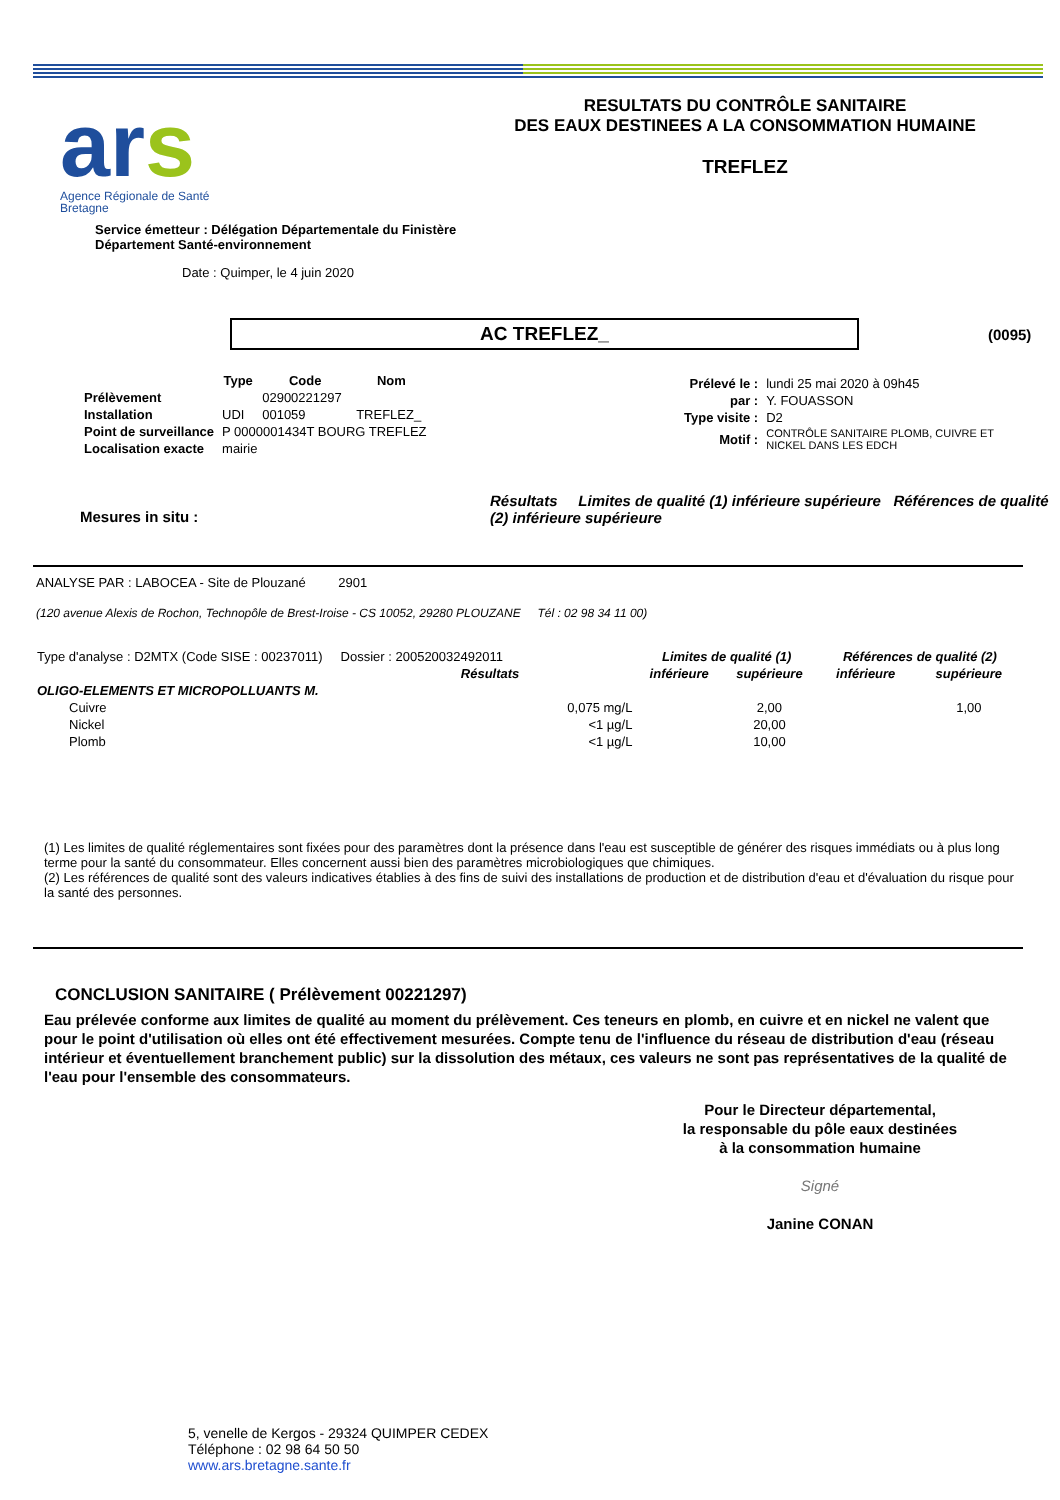ars
Agence Régionale de Santé
Bretagne
RESULTATS DU CONTRÔLE SANITAIRE
DES EAUX DESTINEES A LA CONSOMMATION HUMAINE
TREFLEZ
Service émetteur : Délégation Départementale du Finistère
Département Santé-environnement
Date : Quimper, le 4 juin 2020
AC TREFLEZ_ (0095)
| | Type | Code | Nom |
| Prélèvement | | 02900221297 | |
| Installation | UDI | 001059 | TREFLEZ_ |
| Point de surveillance | P 0000001434T BOURG TREFLEZ | | |
| Localisation exacte | mairie | | |
| Prélevé le : | lundi 25 mai 2020 à 09h45 |
| par : | Y. FOUASSON |
| Type visite : | D2 |
| Motif : | CONTRÔLE SANITAIRE PLOMB, CUIVRE ET NICKEL DANS LES EDCH |
Mesures in situ :
Résultats Limites de qualité (1) inférieure supérieure Références de qualité (2) inférieure supérieure
ANALYSE PAR : LABOCEA - Site de Plouzané 2901
(120 avenue Alexis de Rochon, Technopôle de Brest-Iroise - CS 10052, 29280 PLOUZANE Tél : 02 98 34 11 00)
| Type d'analyse : D2MTX (Code SISE : 00237011) Dossier : 200520032492011 | | Limites de qualité (1) | | Références de qualité (2) | |
| | Résultats | inférieure | supérieure | inférieure | supérieure |
| OLIGO-ELEMENTS ET MICROPOLLUANTS M. | | | | | |
| Cuivre | 0,075 mg/L | | 2,00 | | 1,00 |
| Nickel | <1 µg/L | | 20,00 | | |
| Plomb | <1 µg/L | | 10,00 | | |
(1) Les limites de qualité réglementaires sont fixées pour des paramètres dont la présence dans l'eau est susceptible de générer des risques immédiats ou à plus long terme pour la santé du consommateur. Elles concernent aussi bien des paramètres microbiologiques que chimiques.
(2) Les références de qualité sont des valeurs indicatives établies à des fins de suivi des installations de production et de distribution d'eau et d'évaluation du risque pour la santé des personnes.
CONCLUSION SANITAIRE ( Prélèvement 00221297)
Eau prélevée conforme aux limites de qualité au moment du prélèvement. Ces teneurs en plomb, en cuivre et en nickel ne valent que pour le point d'utilisation où elles ont été effectivement mesurées. Compte tenu de l'influence du réseau de distribution d'eau (réseau intérieur et éventuellement branchement public) sur la dissolution des métaux, ces valeurs ne sont pas représentatives de la qualité de l'eau pour l'ensemble des consommateurs.
Pour le Directeur départemental,
la responsable du pôle eaux destinées
à la consommation humaine
Signé
Janine CONAN
5, venelle de Kergos - 29324 QUIMPER CEDEX
Téléphone : 02 98 64 50 50
www.ars.bretagne.sante.fr